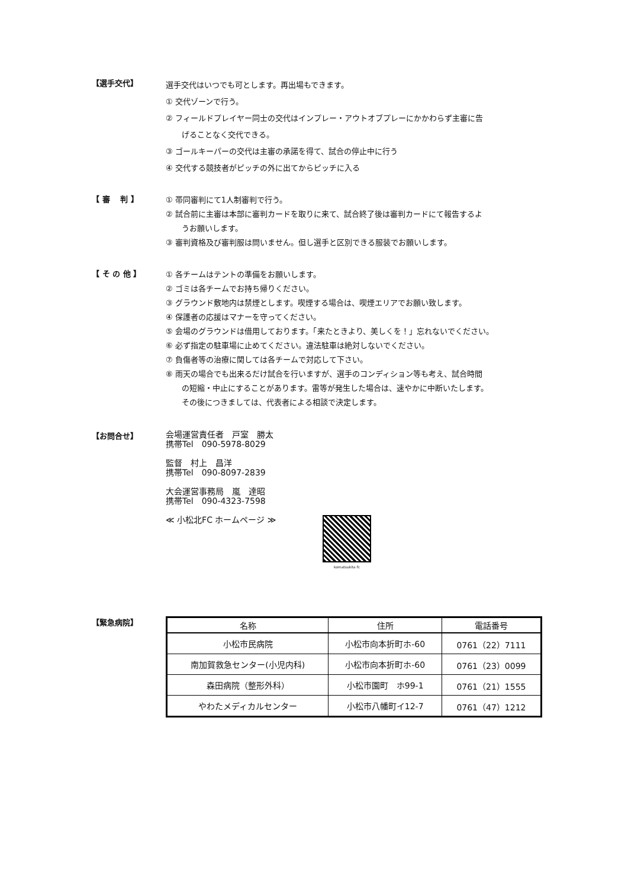【選手交代】
選手交代はいつでも可とします。再出場もできます。
① 交代ゾーンで行う。
② フィールドプレイヤー同士の交代はインプレー・アウトオブプレーにかかわらず主審に告
げることなく交代できる。
③ ゴールキーパーの交代は主審の承諾を得て、試合の停止中に行う
④ 交代する競技者がピッチの外に出てからピッチに入る
【 審　 判 】
① 帯同審判にて1人制審判で行う。
② 試合前に主審は本部に審判カードを取りに来て、試合終了後は審判カードにて報告するよ
うお願いします。
③ 審判資格及び審判服は問いません。但し選手と区別できる服装でお願いします。
【 そ の 他 】
① 各チームはテントの準備をお願いします。
② ゴミは各チームでお持ち帰りください。
③ グラウンド敷地内は禁煙とします。喫煙する場合は、喫煙エリアでお願い致します。
④ 保護者の応援はマナーを守ってください。
⑤ 会場のグラウンドは借用しております。「来たときより、美しくを！」忘れないでください。
⑥ 必ず指定の駐車場に止めてください。違法駐車は絶対しないでください。
⑦ 負傷者等の治療に関しては各チームで対応して下さい。
⑧ 雨天の場合でも出来るだけ試合を行いますが、選手のコンディション等も考え、試合時間
の短縮・中止にすることがあります。雷等が発生した場合は、速やかに中断いたします。
その後につきましては、代表者による相談で決定します。
【お問合せ】
会場運営責任者　戸室　勝太
携帯Tel　090-5978-8029
監督　村上　昌洋
携帯Tel　090-8097-2839
大会運営事務局　嵐　達昭
携帯Tel　090-4323-7598
≪ 小松北FC ホームページ ≫
komatsukita fc
【緊急病院】
| 名称 | 住所 | 電話番号 |
| --- | --- | --- |
| 小松市民病院 | 小松市向本折町ホ-60 | 0761（22）7111 |
| 南加賀救急センター(小児内科) | 小松市向本折町ホ-60 | 0761（23）0099 |
| 森田病院（整形外科） | 小松市園町 ホ99-1 | 0761（21）1555 |
| やわたメディカルセンター | 小松市八幡町イ12-7 | 0761（47）1212 |